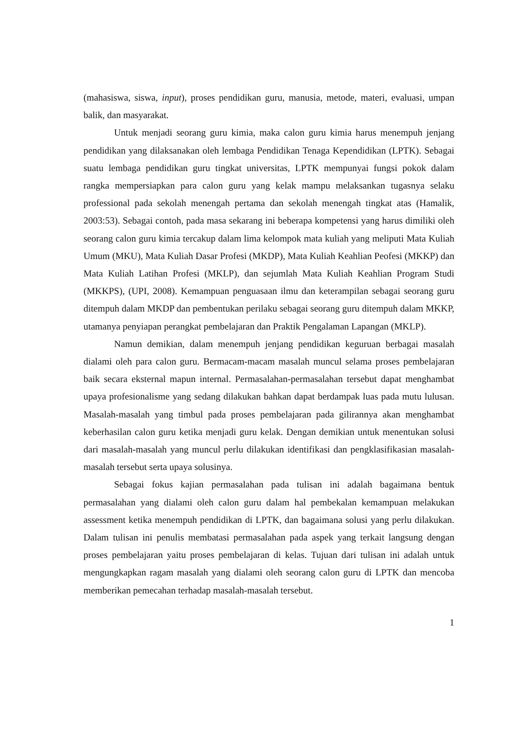(mahasiswa, siswa, input), proses pendidikan guru, manusia, metode, materi, evaluasi, umpan balik, dan masyarakat.
Untuk menjadi seorang guru kimia, maka calon guru kimia harus menempuh jenjang pendidikan yang dilaksanakan oleh lembaga Pendidikan Tenaga Kependidikan (LPTK). Sebagai suatu lembaga pendidikan guru tingkat universitas, LPTK mempunyai fungsi pokok dalam rangka mempersiapkan para calon guru yang kelak mampu melaksankan tugasnya selaku professional pada sekolah menengah pertama dan sekolah menengah tingkat atas (Hamalik, 2003:53). Sebagai contoh, pada masa sekarang ini beberapa kompetensi yang harus dimiliki oleh seorang calon guru kimia tercakup dalam lima kelompok mata kuliah yang meliputi Mata Kuliah Umum (MKU), Mata Kuliah Dasar Profesi (MKDP), Mata Kuliah Keahlian Peofesi (MKKP) dan Mata Kuliah Latihan Profesi (MKLP), dan sejumlah Mata Kuliah Keahlian Program Studi (MKKPS), (UPI, 2008). Kemampuan penguasaan ilmu dan keterampilan sebagai seorang guru ditempuh dalam MKDP dan pembentukan perilaku sebagai seorang guru ditempuh dalam MKKP, utamanya penyiapan perangkat pembelajaran dan Praktik Pengalaman Lapangan (MKLP).
Namun demikian, dalam menempuh jenjang pendidikan keguruan berbagai masalah dialami oleh para calon guru. Bermacam-macam masalah muncul selama proses pembelajaran baik secara eksternal mapun internal. Permasalahan-permasalahan tersebut dapat menghambat upaya profesionalisme yang sedang dilakukan bahkan dapat berdampak luas pada mutu lulusan. Masalah-masalah yang timbul pada proses pembelajaran pada gilirannya akan menghambat keberhasilan calon guru ketika menjadi guru kelak. Dengan demikian untuk menentukan solusi dari masalah-masalah yang muncul perlu dilakukan identifikasi dan pengklasifikasian masalah-masalah tersebut serta upaya solusinya.
Sebagai fokus kajian permasalahan pada tulisan ini adalah bagaimana bentuk permasalahan yang dialami oleh calon guru dalam hal pembekalan kemampuan melakukan assessment ketika menempuh pendidikan di LPTK, dan bagaimana solusi yang perlu dilakukan. Dalam tulisan ini penulis membatasi permasalahan pada aspek yang terkait langsung dengan proses pembelajaran yaitu proses pembelajaran di kelas. Tujuan dari tulisan ini adalah untuk mengungkapkan ragam masalah yang dialami oleh seorang calon guru di LPTK dan mencoba memberikan pemecahan terhadap masalah-masalah tersebut.
1